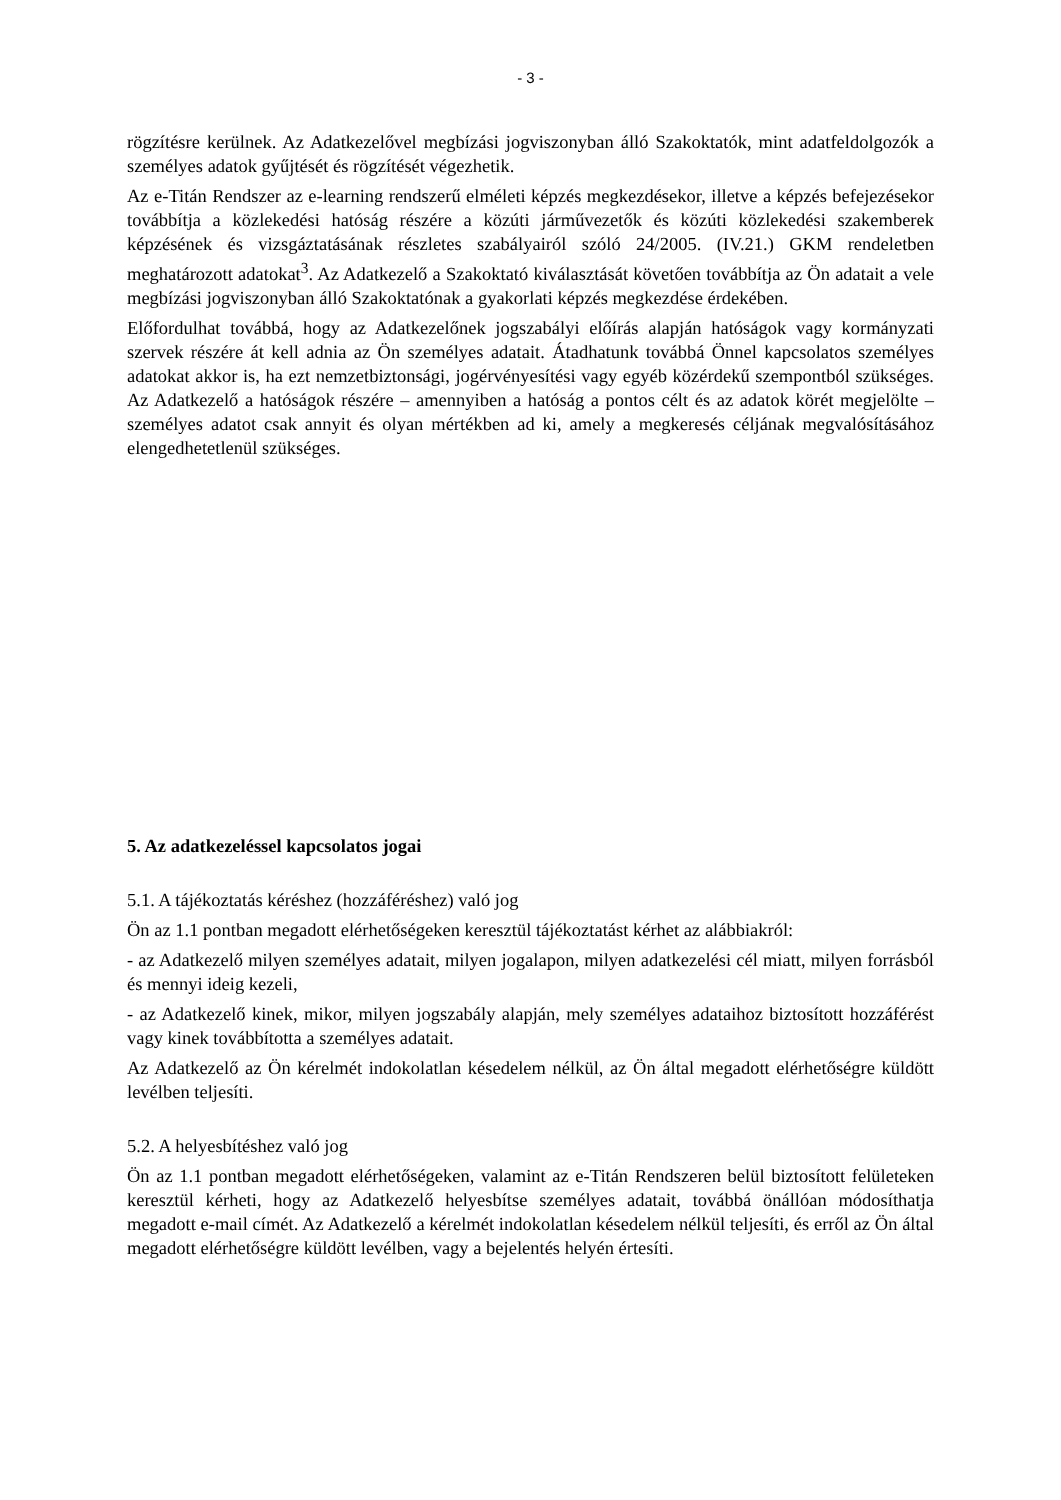- 3 -
rögzítésre kerülnek. Az Adatkezelővel megbízási jogviszonyban álló Szakoktatók, mint adatfeldolgozók a személyes adatok gyűjtését és rögzítését végezhetik.
Az e-Titán Rendszer az e-learning rendszerű elméleti képzés megkezdésekor, illetve a képzés befejezésekor továbbítja a közlekedési hatóság részére a közúti járművezetők és közúti közlekedési szakemberek képzésének és vizsgáztatásának részletes szabályairól szóló 24/2005. (IV.21.) GKM rendeletben meghatározott adatokat<sup>3</sup>. Az Adatkezelő a Szakoktató kiválasztását követően továbbítja az Ön adatait a vele megbízási jogviszonyban álló Szakoktatónak a gyakorlati képzés megkezdése érdekében.
Előfordulhat továbbá, hogy az Adatkezelőnek jogszabályi előírás alapján hatóságok vagy kormányzati szervek részére át kell adnia az Ön személyes adatait. Átadhatunk továbbá Önnel kapcsolatos személyes adatokat akkor is, ha ezt nemzetbiztonsági, jogérvényesítési vagy egyéb közérdekű szempontból szükséges. Az Adatkezelő a hatóságok részére – amennyiben a hatóság a pontos célt és az adatok körét megjelölte – személyes adatot csak annyit és olyan mértékben ad ki, amely a megkeresés céljának megvalósításához elengedhetetlenül szükséges.
5. Az adatkezeléssel kapcsolatos jogai
5.1. A tájékoztatás kéréshez (hozzáféréshez) való jog
Ön az 1.1 pontban megadott elérhetőségeken keresztül tájékoztatást kérhet az alábbiakról:
- az Adatkezelő milyen személyes adatait, milyen jogalapon, milyen adatkezelési cél miatt, milyen forrásból és mennyi ideig kezeli,
- az Adatkezelő kinek, mikor, milyen jogszabály alapján, mely személyes adataihoz biztosított hozzáférést vagy kinek továbbította a személyes adatait.
Az Adatkezelő az Ön kérelmét indokolatlan késedelem nélkül, az Ön által megadott elérhetőségre küldött levélben teljesíti.
5.2. A helyesbítéshez való jog
Ön az 1.1 pontban megadott elérhetőségeken, valamint az e-Titán Rendszeren belül biztosított felületeken keresztül kérheti, hogy az Adatkezelő helyesbítse személyes adatait, továbbá önállóan módosíthatja megadott e-mail címét. Az Adatkezelő a kérelmét indokolatlan késedelem nélkül teljesíti, és erről az Ön által megadott elérhetőségre küldött levélben, vagy a bejelentés helyén értesíti.